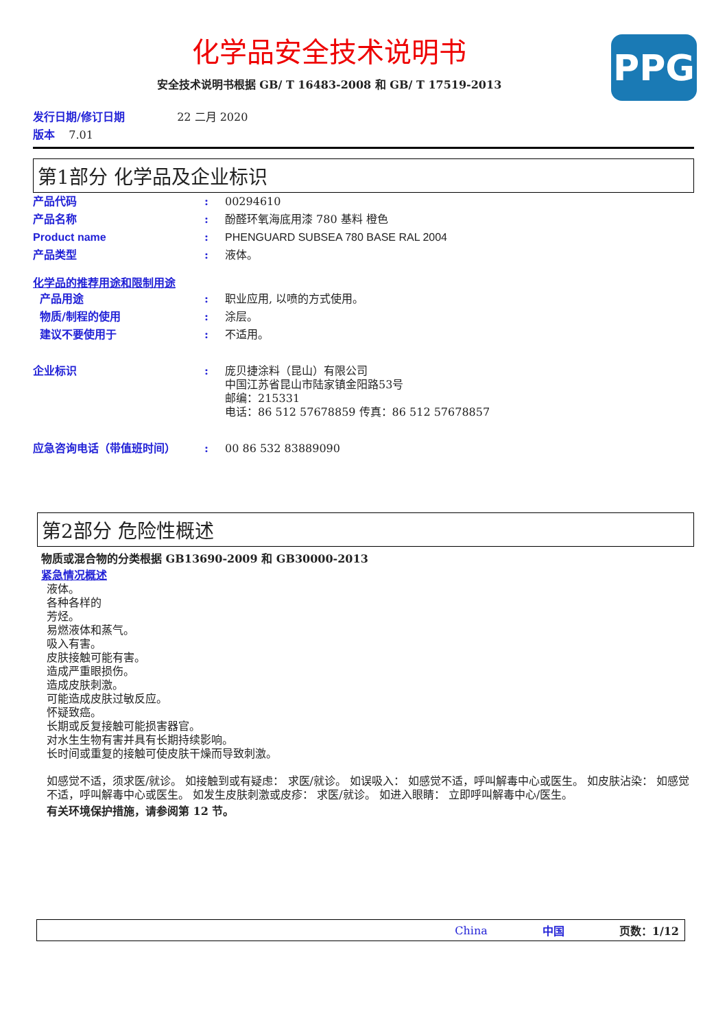化学品安全技术说明书
安全技术说明书根据 GB/ T 16483-2008 和 GB/ T 17519-2013
PPG
发行日期/修订日期 22 二月 2020
版本 7.01
第1部分 化学品及企业标识
产品代码: 00294610
产品名称: 酚醛环氧海底用漆 780 基料 橙色
Product name: PHENGUARD SUBSEA 780 BASE RAL 2004
产品类型: 液体。
化学品的推荐用途和限制用途
产品用途: 职业应用, 以喷的方式使用。
物质/制程的使用: 涂层。
建议不要使用于: 不适用。
企业标识: 庞贝捷涂料（昆山）有限公司
中国江苏省昆山市陆家镇金阳路53号
邮编：215331
电话：86 512 57678859 传真：86 512 57678857
应急咨询电话（带值班时间）: 00 86 532 83889090
第2部分 危险性概述
物质或混合物的分类根据 GB13690-2009 和 GB30000-2013
紧急情况概述
液体。
各种各样的
芳烃。
易燃液体和蒸气。
吸入有害。
皮肤接触可能有害。
造成严重眼损伤。
造成皮肤刺激。
可能造成皮肤过敏反应。
怀疑致癌。
长期或反复接触可能损害器官。
对水生生物有害并具有长期持续影响。
长时间或重复的接触可使皮肤干燥而导致刺激。
如感觉不适，须求医/就诊。 如接触到或有疑虑： 求医/就诊。 如误吸入： 如感觉不适，呼叫解毒中心或医生。 如皮肤沾染： 如感觉不适，呼叫解毒中心或医生。 如发生皮肤刺激或皮疹： 求医/就诊。 如进入眼睛： 立即呼叫解毒中心/医生。
有关环境保护措施，请参阅第 12 节。
China 中国 页数：1/12